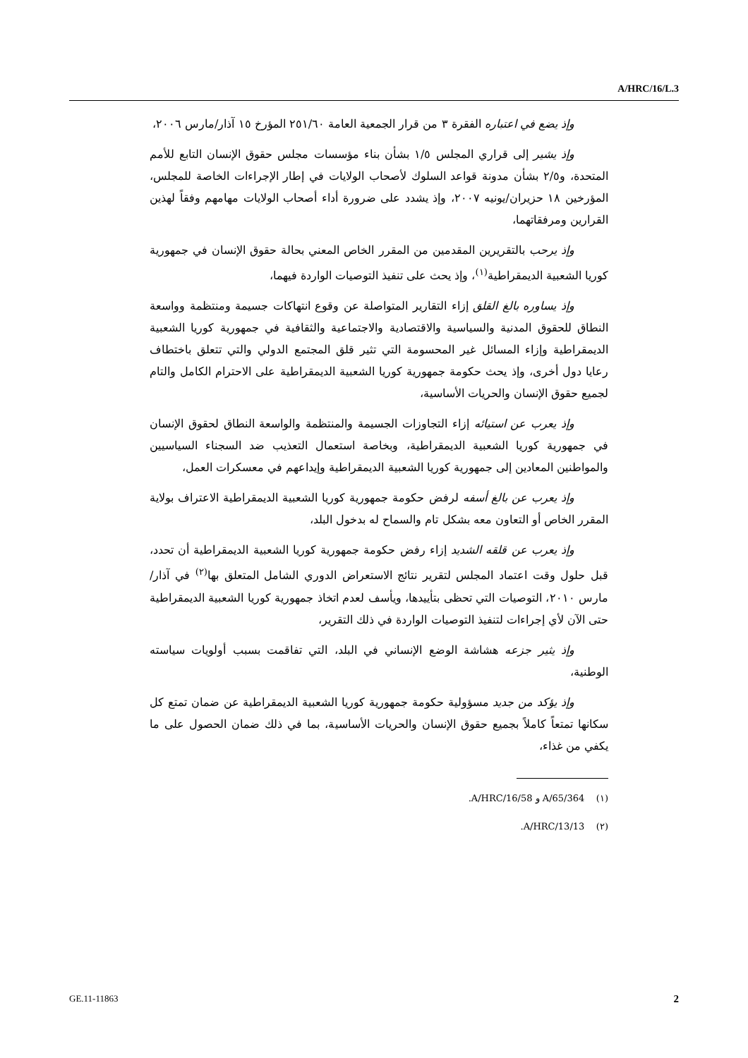A/HRC/16/L.3
وإذ يضع في اعتباره الفقرة ٣ من قرار الجمعية العامة ٢٥١/٦٠ المؤرخ ١٥ آذار/مارس ٢٠٠٦،
وإذ يشير إلى قراري المجلس ١/٥ بشأن بناء مؤسسات مجلس حقوق الإنسان التابع للأمم المتحدة، و٢/٥ بشأن مدونة قواعد السلوك لأصحاب الولايات في إطار الإجراءات الخاصة للمجلس، المؤرخين ١٨ حزيران/يونيه ٢٠٠٧، وإذ يشدد على ضرورة أداء أصحاب الولايات مهامهم وفقاً لهذين القرارين ومرفقاتهما،
وإذ يرحب بالتقريرين المقدمين من المقرر الخاص المعني بحالة حقوق الإنسان في جمهورية كوريا الشعبية الديمقراطية<sup>(١)</sup>، وإذ يحث على تنفيذ التوصيات الواردة فيهما،
وإذ يساوره بالغ القلق إزاء التقارير المتواصلة عن وقوع انتهاكات جسيمة ومنتظمة وواسعة النطاق للحقوق المدنية والسياسية والاقتصادية والاجتماعية والثقافية في جمهورية كوريا الشعبية الديمقراطية وإزاء المسائل غير المحسومة التي تثير قلق المجتمع الدولي والتي تتعلق باختطاف رعايا دول أخرى، وإذ يحث حكومة جمهورية كوريا الشعبية الديمقراطية على الاحترام الكامل والتام لجميع حقوق الإنسان والحريات الأساسية،
وإذ يعرب عن استيائه إزاء التجاوزات الجسيمة والمنتظمة والواسعة النطاق لحقوق الإنسان في جمهورية كوريا الشعبية الديمقراطية، وبخاصة استعمال التعذيب ضد السجناء السياسيين والمواطنين المعادين إلى جمهورية كوريا الشعبية الديمقراطية وإيداعهم في معسكرات العمل،
وإذ يعرب عن بالغ أسفه لرفض حكومة جمهورية كوريا الشعبية الديمقراطية الاعتراف بولاية المقرر الخاص أو التعاون معه بشكل تام والسماح له بدخول البلد،
وإذ يعرب عن قلقه الشديد إزاء رفض حكومة جمهورية كوريا الشعبية الديمقراطية أن تحدد، قبل حلول وقت اعتماد المجلس لتقرير نتائج الاستعراض الدوري الشامل المتعلق بها<sup>(٢)</sup> في آذار/مارس ٢٠١٠، التوصيات التي تحظى بتأييدها، ويأسف لعدم اتخاذ جمهورية كوريا الشعبية الديمقراطية حتى الآن لأي إجراءات لتنفيذ التوصيات الواردة في ذلك التقرير،
وإذ يثير جزعه هشاشة الوضع الإنساني في البلد، التي تفاقمت بسبب أولويات سياسته الوطنية،
وإذ يؤكد من جديد مسؤولية حكومة جمهورية كوريا الشعبية الديمقراطية عن ضمان تمتع كل سكانها تمتعاً كاملاً بجميع حقوق الإنسان والحريات الأساسية، بما في ذلك ضمان الحصول على ما يكفي من غذاء،
(١) A/65/364 و A/HRC/16/58.
(٢) A/HRC/13/13.
GE.11-11863 2